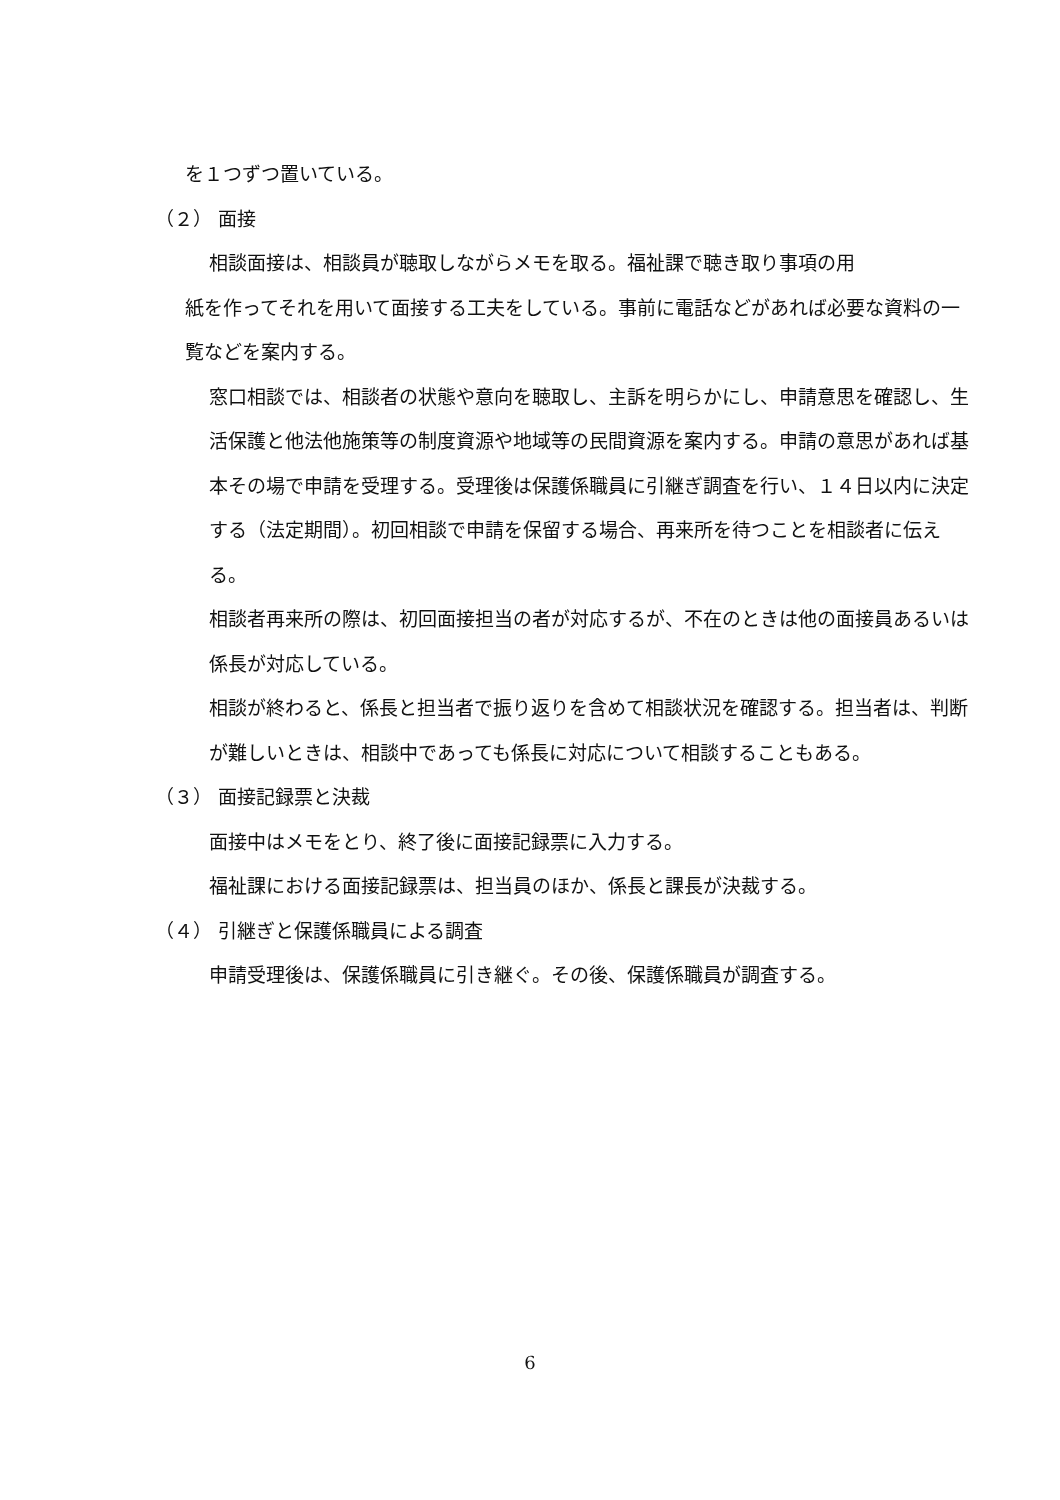を１つずつ置いている。
（２） 面接
相談面接は、相談員が聴取しながらメモを取る。福祉課で聴き取り事項の用
紙を作ってそれを用いて面接する工夫をしている。事前に電話などがあれば必要な資料の一覧などを案内する。
窓口相談では、相談者の状態や意向を聴取し、主訴を明らかにし、申請意思を確認し、生活保護と他法他施策等の制度資源や地域等の民間資源を案内する。申請の意思があれば基本その場で申請を受理する。受理後は保護係職員に引継ぎ調査を行い、１４日以内に決定する（法定期間）。初回相談で申請を保留する場合、再来所を待つことを相談者に伝える。
相談者再来所の際は、初回面接担当の者が対応するが、不在のときは他の面接員あるいは係長が対応している。
相談が終わると、係長と担当者で振り返りを含めて相談状況を確認する。担当者は、判断が難しいときは、相談中であっても係長に対応について相談することもある。
（３） 面接記録票と決裁
面接中はメモをとり、終了後に面接記録票に入力する。
福祉課における面接記録票は、担当員のほか、係長と課長が決裁する。
（４） 引継ぎと保護係職員による調査
申請受理後は、保護係職員に引き継ぐ。その後、保護係職員が調査する。
6